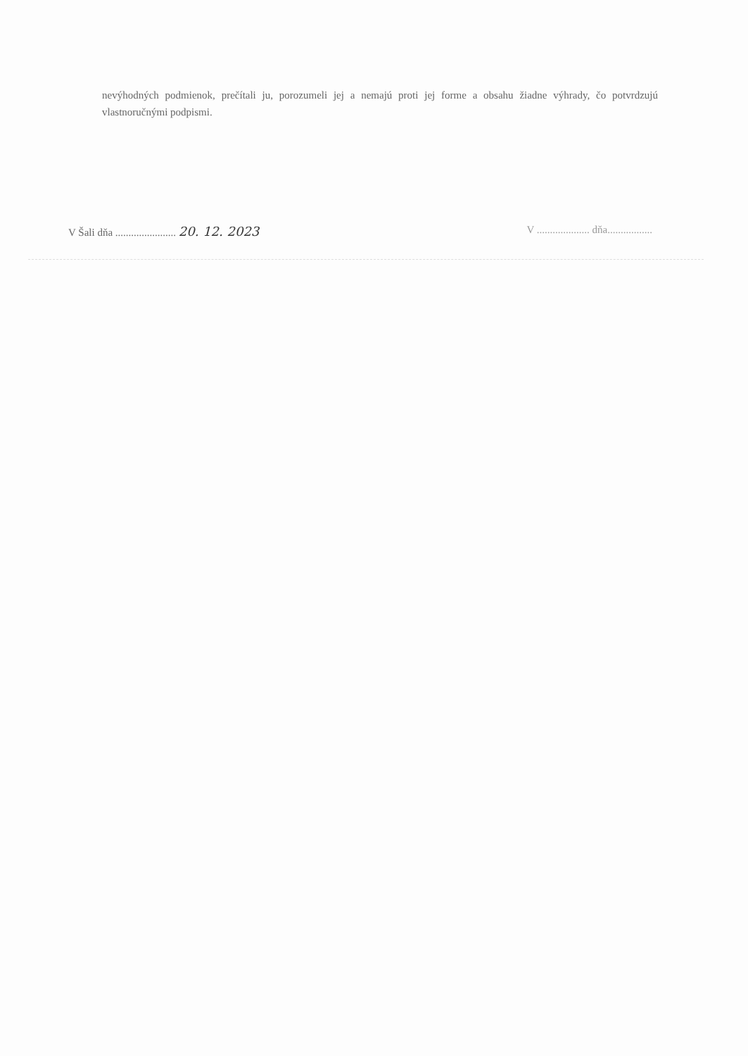nevýhodných podmienok, prečítali ju, porozumeli jej a nemajú proti jej forme a obsahu žiadne výhrady, čo potvrdzujú vlastnoručnými podpismi.
V Šali dňa ....................... 20. 12. 2023
V .................... dňa.................